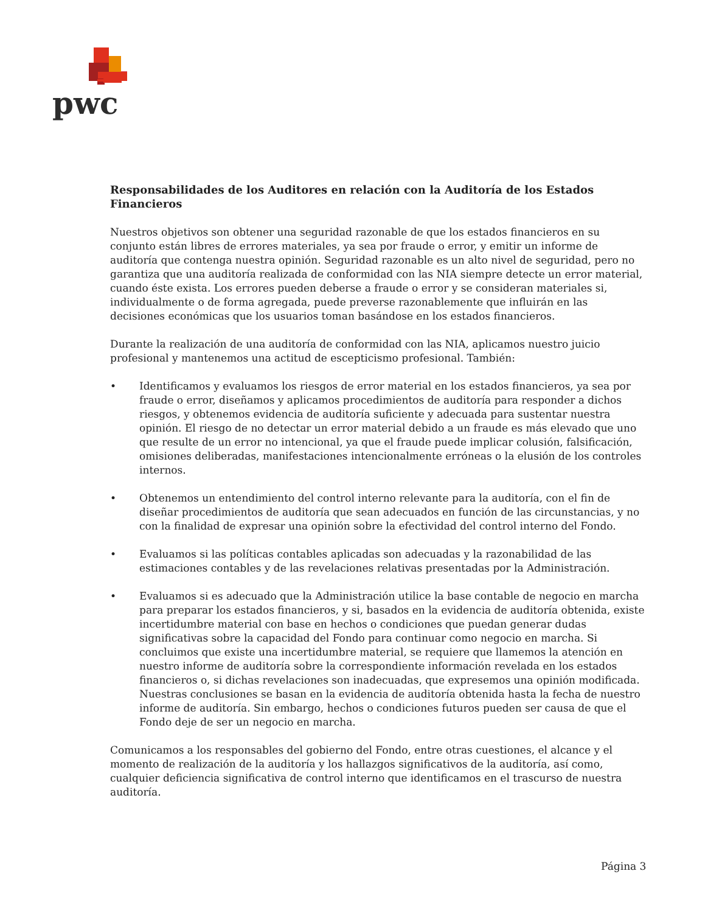pwc
Responsabilidades de los Auditores en relación con la Auditoría de los Estados Financieros
Nuestros objetivos son obtener una seguridad razonable de que los estados financieros en su conjunto están libres de errores materiales, ya sea por fraude o error, y emitir un informe de auditoría que contenga nuestra opinión. Seguridad razonable es un alto nivel de seguridad, pero no garantiza que una auditoría realizada de conformidad con las NIA siempre detecte un error material, cuando éste exista. Los errores pueden deberse a fraude o error y se consideran materiales si, individualmente o de forma agregada, puede preverse razonablemente que influirán en las decisiones económicas que los usuarios toman basándose en los estados financieros.
Durante la realización de una auditoría de conformidad con las NIA, aplicamos nuestro juicio profesional y mantenemos una actitud de escepticismo profesional. También:
• Identificamos y evaluamos los riesgos de error material en los estados financieros, ya sea por fraude o error, diseñamos y aplicamos procedimientos de auditoría para responder a dichos riesgos, y obtenemos evidencia de auditoría suficiente y adecuada para sustentar nuestra opinión. El riesgo de no detectar un error material debido a un fraude es más elevado que uno que resulte de un error no intencional, ya que el fraude puede implicar colusión, falsificación, omisiones deliberadas, manifestaciones intencionalmente erróneas o la elusión de los controles internos.
• Obtenemos un entendimiento del control interno relevante para la auditoría, con el fin de diseñar procedimientos de auditoría que sean adecuados en función de las circunstancias, y no con la finalidad de expresar una opinión sobre la efectividad del control interno del Fondo.
• Evaluamos si las políticas contables aplicadas son adecuadas y la razonabilidad de las estimaciones contables y de las revelaciones relativas presentadas por la Administración.
• Evaluamos si es adecuado que la Administración utilice la base contable de negocio en marcha para preparar los estados financieros, y si, basados en la evidencia de auditoría obtenida, existe incertidumbre material con base en hechos o condiciones que puedan generar dudas significativas sobre la capacidad del Fondo para continuar como negocio en marcha. Si concluimos que existe una incertidumbre material, se requiere que llamemos la atención en nuestro informe de auditoría sobre la correspondiente información revelada en los estados financieros o, si dichas revelaciones son inadecuadas, que expresemos una opinión modificada. Nuestras conclusiones se basan en la evidencia de auditoría obtenida hasta la fecha de nuestro informe de auditoría. Sin embargo, hechos o condiciones futuros pueden ser causa de que el Fondo deje de ser un negocio en marcha.
Comunicamos a los responsables del gobierno del Fondo, entre otras cuestiones, el alcance y el momento de realización de la auditoría y los hallazgos significativos de la auditoría, así como, cualquier deficiencia significativa de control interno que identificamos en el trascurso de nuestra auditoría.
Página 3